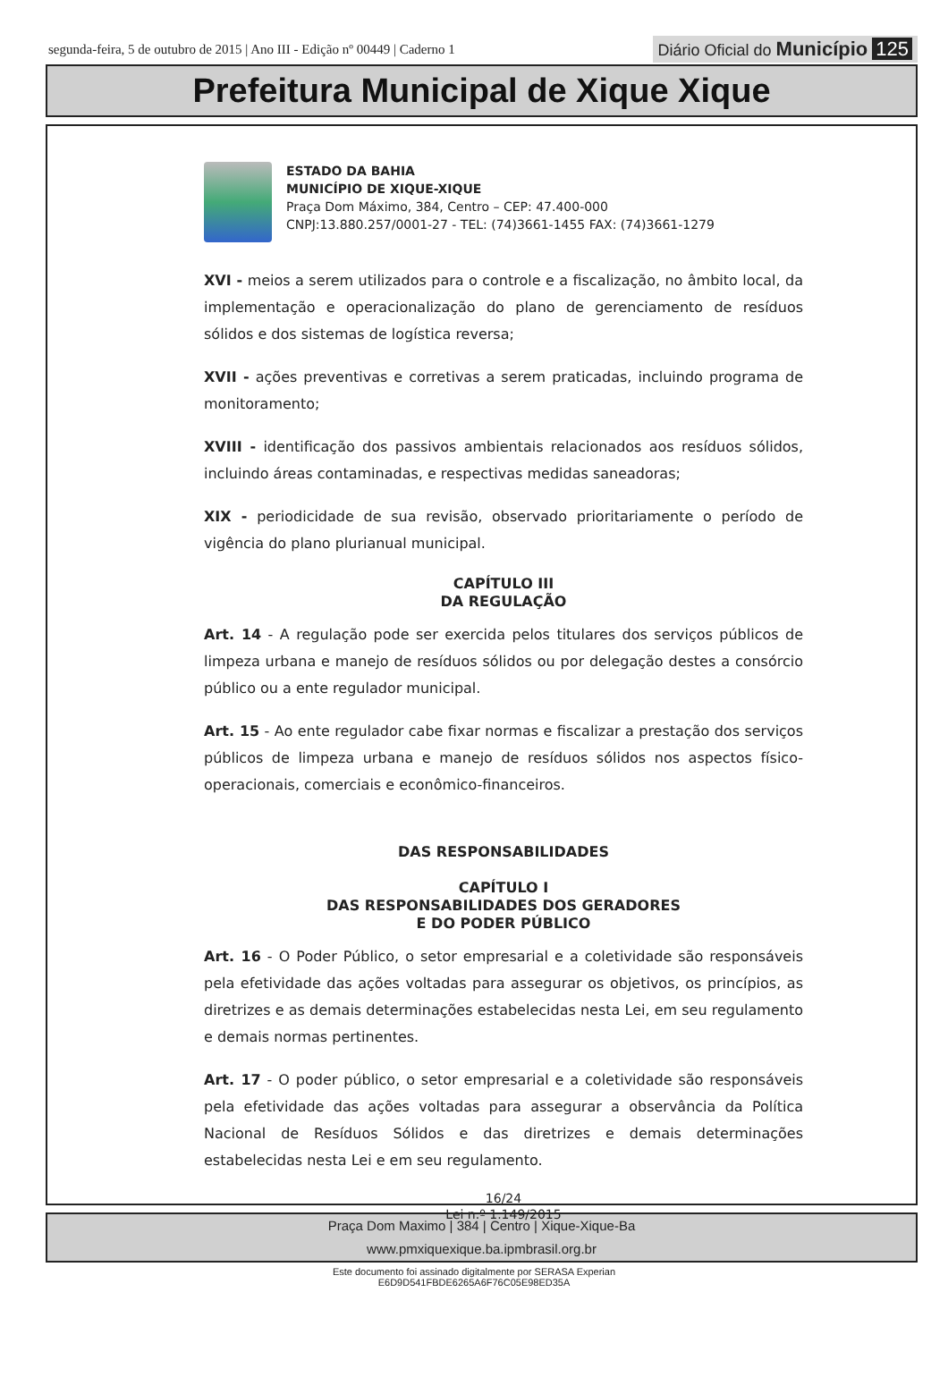segunda-feira, 5 de outubro de 2015 | Ano III - Edição nº 00449 | Caderno 1
Diário Oficial do Município 125
Prefeitura Municipal de Xique Xique
ESTADO DA BAHIA
MUNICÍPIO DE XIQUE-XIQUE
Praça Dom Máximo, 384, Centro – CEP: 47.400-000
CNPJ:13.880.257/0001-27 - TEL: (74)3661-1455 FAX: (74)3661-1279
XVI - meios a serem utilizados para o controle e a fiscalização, no âmbito local, da implementação e operacionalização do plano de gerenciamento de resíduos sólidos e dos sistemas de logística reversa;
XVII - ações preventivas e corretivas a serem praticadas, incluindo programa de monitoramento;
XVIII - identificação dos passivos ambientais relacionados aos resíduos sólidos, incluindo áreas contaminadas, e respectivas medidas saneadoras;
XIX - periodicidade de sua revisão, observado prioritariamente o período de vigência do plano plurianual municipal.
CAPÍTULO III
DA REGULAÇÃO
Art. 14 - A regulação pode ser exercida pelos titulares dos serviços públicos de limpeza urbana e manejo de resíduos sólidos ou por delegação destes a consórcio público ou a ente regulador municipal.
Art. 15 - Ao ente regulador cabe fixar normas e fiscalizar a prestação dos serviços públicos de limpeza urbana e manejo de resíduos sólidos nos aspectos físico-operacionais, comerciais e econômico-financeiros.
DAS RESPONSABILIDADES
CAPÍTULO I
DAS RESPONSABILIDADES DOS GERADORES
E DO PODER PÚBLICO
Art. 16 - O Poder Público, o setor empresarial e a coletividade são responsáveis pela efetividade das ações voltadas para assegurar os objetivos, os princípios, as diretrizes e as demais determinações estabelecidas nesta Lei, em seu regulamento e demais normas pertinentes.
Art. 17 - O poder público, o setor empresarial e a coletividade são responsáveis pela efetividade das ações voltadas para assegurar a observância da Política Nacional de Resíduos Sólidos e das diretrizes e demais determinações estabelecidas nesta Lei e em seu regulamento.
16/24
Lei n.º 1.149/2015
Praça Dom Maximo | 384 | Centro | Xique-Xique-Ba
www.pmxiquexique.ba.ipmbrasil.org.br
Este documento foi assinado digitalmente por SERASA Experian
E6D9D541FBDE6265A6F76C05E98ED35A